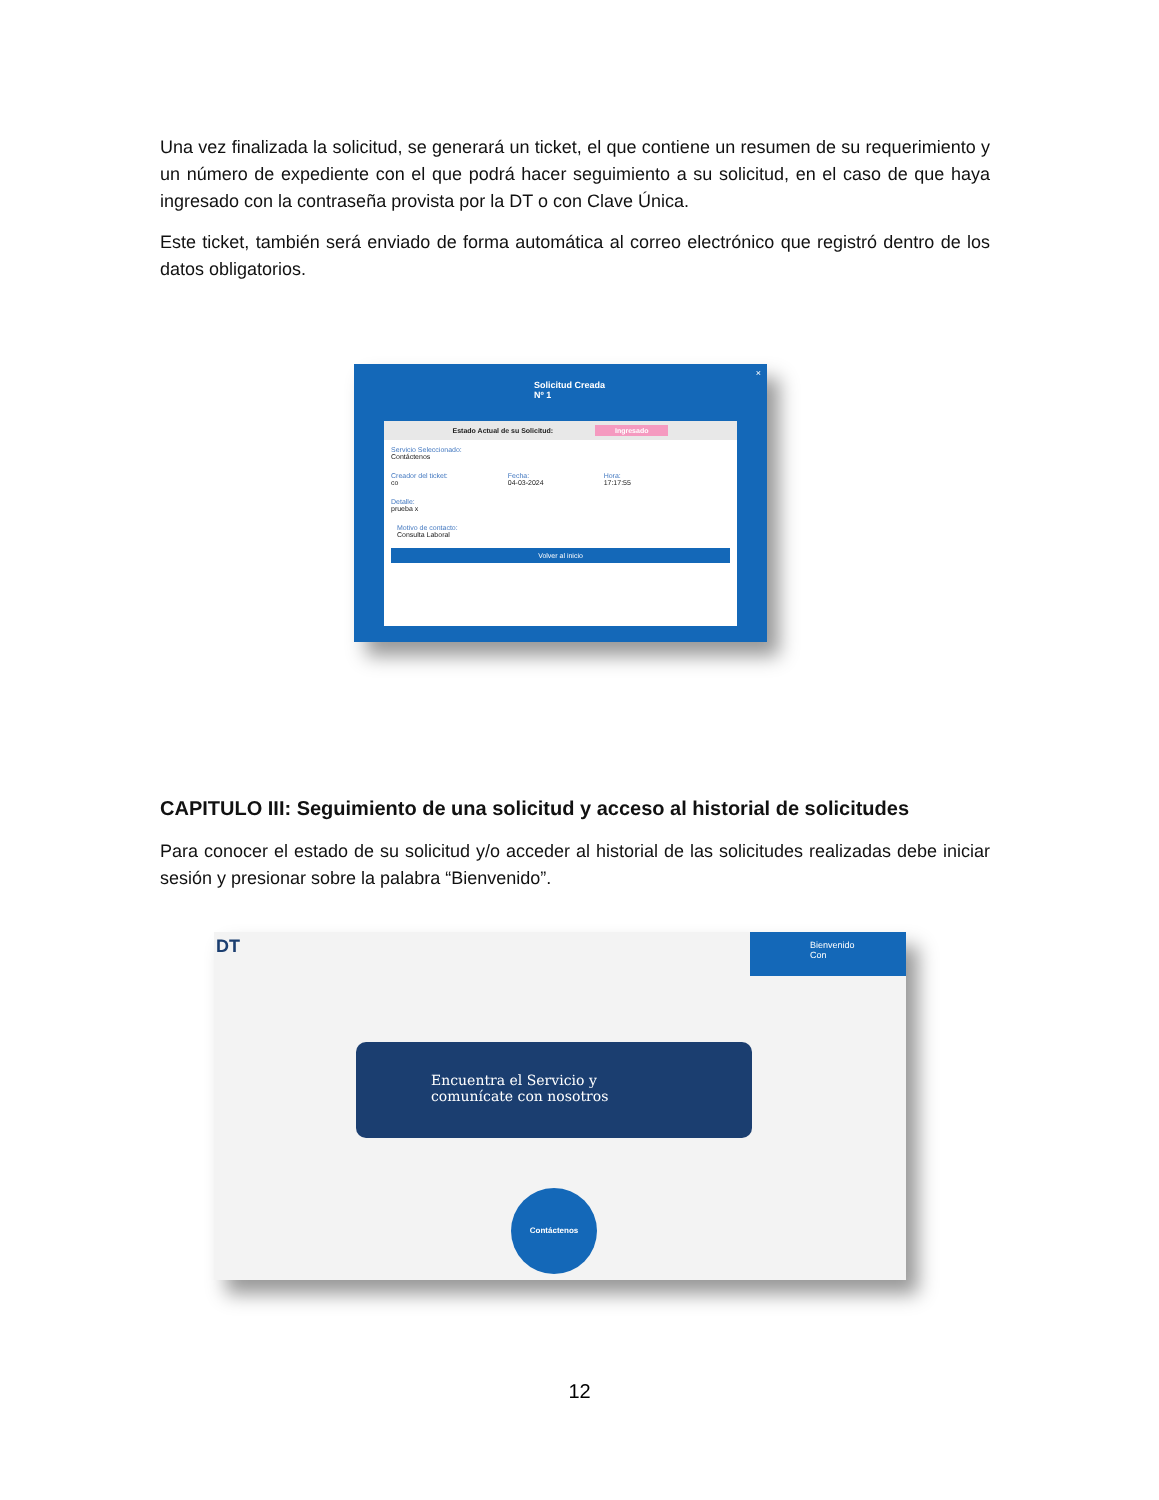Una vez finalizada la solicitud, se generará un ticket, el que contiene un resumen de su requerimiento y un número de expediente con el que podrá hacer seguimiento a su solicitud, en el caso de que haya ingresado con la contraseña provista por la DT o con Clave Única.
Este ticket, también será enviado de forma automática al correo electrónico que registró dentro de los datos obligatorios.
Solicitud Creada
Nº 1
×
Estado Actual de su Solicitud: Ingresado
Servicio Seleccionado:
Contáctenos
Creador del ticket:
co
Fecha:
04-03-2024
Hora:
17:17:55
Detalle:
prueba x
Motivo de contacto:
Consulta Laboral
Volver al inicio
CAPITULO III: Seguimiento de una solicitud y acceso al historial de solicitudes
Para conocer el estado de su solicitud y/o acceder al historial de las solicitudes realizadas debe iniciar sesión y presionar sobre la palabra “Bienvenido”.
DT
Bienvenido
Con
Encuentra el Servicio y
comunícate con nosotros
Contáctenos
12